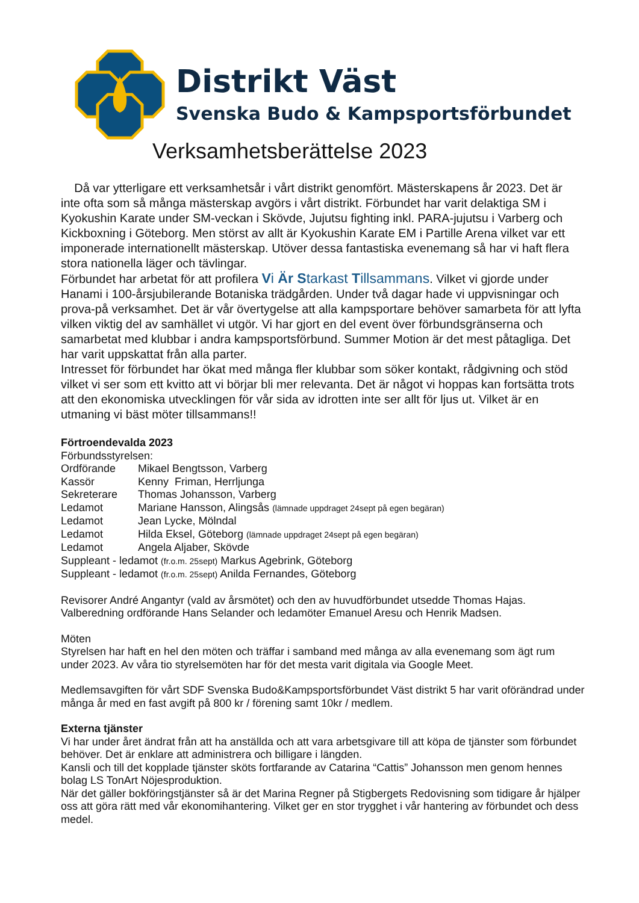Distrikt Väst
Svenska Budo & Kampsportsförbundet
Verksamhetsberättelse 2023
Då var ytterligare ett verksamhetsår i vårt distrikt genomfört. Mästerskapens år 2023. Det är inte ofta som så många mästerskap avgörs i vårt distrikt. Förbundet har varit delaktiga SM i Kyokushin Karate under SM-veckan i Skövde, Jujutsu fighting inkl. PARA-jujutsu i Varberg och Kickboxning i Göteborg. Men störst av allt är Kyokushin Karate EM i Partille Arena vilket var ett imponerade internationellt mästerskap. Utöver dessa fantastiska evenemang så har vi haft flera stora nationella läger och tävlingar.
Förbundet har arbetat för att profilera Vi Är Starkast Tillsammans. Vilket vi gjorde under Hanami i 100-årsjubilerande Botaniska trädgården. Under två dagar hade vi uppvisningar och prova-på verksamhet. Det är vår övertygelse att alla kampsportare behöver samarbeta för att lyfta vilken viktig del av samhället vi utgör. Vi har gjort en del event över förbundsgränserna och samarbetat med klubbar i andra kampsportsförbund. Summer Motion är det mest påtagliga. Det har varit uppskattat från alla parter.
Intresset för förbundet har ökat med många fler klubbar som söker kontakt, rådgivning och stöd vilket vi ser som ett kvitto att vi börjar bli mer relevanta. Det är något vi hoppas kan fortsätta trots att den ekonomiska utvecklingen för vår sida av idrotten inte ser allt för ljus ut. Vilket är en utmaning vi bäst möter tillsammans!!
Förtroendevalda 2023
Förbundsstyrelsen:
| Ordförande | Mikael Bengtsson, Varberg |
| Kassör | Kenny Friman, Herrljunga |
| Sekreterare | Thomas Johansson, Varberg |
| Ledamot | Mariane Hansson, Alingsås (lämnade uppdraget 24sept på egen begäran) |
| Ledamot | Jean Lycke, Mölndal |
| Ledamot | Hilda Eksel, Göteborg (lämnade uppdraget 24sept på egen begäran) |
| Ledamot | Angela Aljaber, Skövde |
Suppleant - ledamot (fr.o.m. 25sept) Markus Agebrink, Göteborg
Suppleant - ledamot (fr.o.m. 25sept) Anilda Fernandes, Göteborg
Revisorer André Angantyr (vald av årsmötet) och den av huvudförbundet utsedde Thomas Hajas.
Valberedning ordförande Hans Selander och ledamöter Emanuel Aresu och Henrik Madsen.
Möten
Styrelsen har haft en hel den möten och träffar i samband med många av alla evenemang som ägt rum under 2023. Av våra tio styrelsemöten har för det mesta varit digitala via Google Meet.
Medlemsavgiften för vårt SDF Svenska Budo&Kampsportsförbundet Väst distrikt 5 har varit oförändrad under många år med en fast avgift på 800 kr / förening samt 10kr / medlem.
Externa tjänster
Vi har under året ändrat från att ha anställda och att vara arbetsgivare till att köpa de tjänster som förbundet behöver. Det är enklare att administrera och billigare i längden.
Kansli och till det kopplade tjänster sköts fortfarande av Catarina “Cattis” Johansson men genom hennes bolag LS TonArt Nöjesproduktion.
När det gäller bokföringstjänster så är det Marina Regner på Stigbergets Redovisning som tidigare år hjälper oss att göra rätt med vår ekonomihantering. Vilket ger en stor trygghet i vår hantering av förbundet och dess medel.